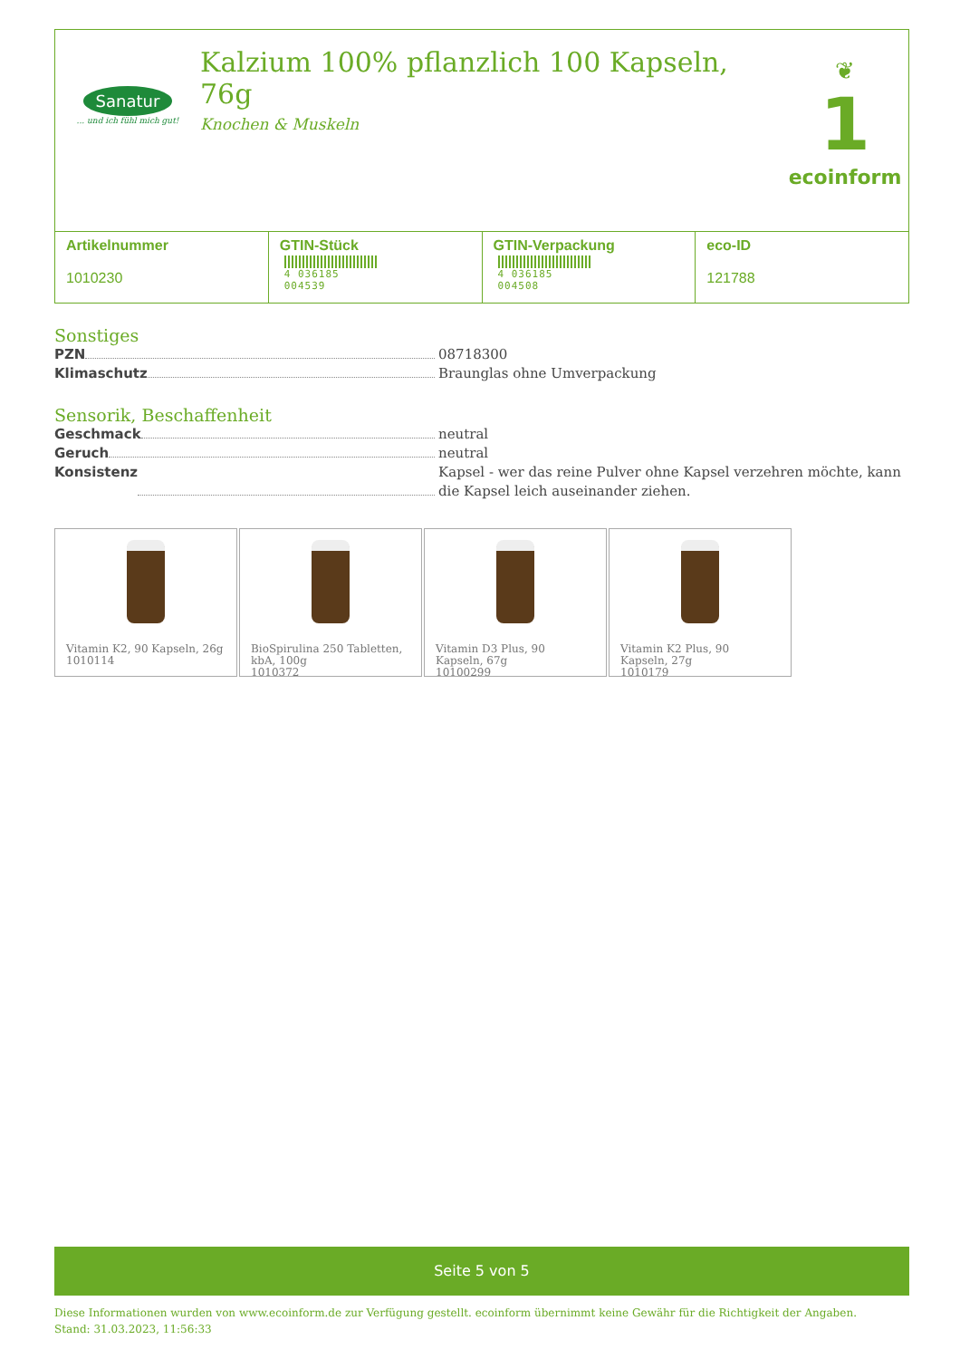Sanatur
... und ich fühl mich gut!
Kalzium 100% pflanzlich 100 Kapseln, 76g
Knochen & Muskeln
❦
1
ecoinform
| Artikelnummer 1010230 | GTIN-Stück 4 036185 004539 | GTIN-Verpackung 4 036185 004508 | eco-ID 121788 |
Sonstiges
PZN 08718300
Klimaschutz Braunglas ohne Umverpackung
Sensorik, Beschaffenheit
Geschmack neutral
Geruch neutral
Konsistenz Kapsel - wer das reine Pulver ohne Kapsel verzehren möchte, kann die Kapsel leich auseinander ziehen.
Vitamin K2, 90 Kapseln, 26g
1010114
BioSpirulina 250 Tabletten, kbA, 100g
1010372
Vitamin D3 Plus, 90 Kapseln, 67g
10100299
Vitamin K2 Plus, 90 Kapseln, 27g
1010179
Seite 5 von 5
Diese Informationen wurden von www.ecoinform.de zur Verfügung gestellt. ecoinform übernimmt keine Gewähr für die Richtigkeit der Angaben.
Stand: 31.03.2023, 11:56:33